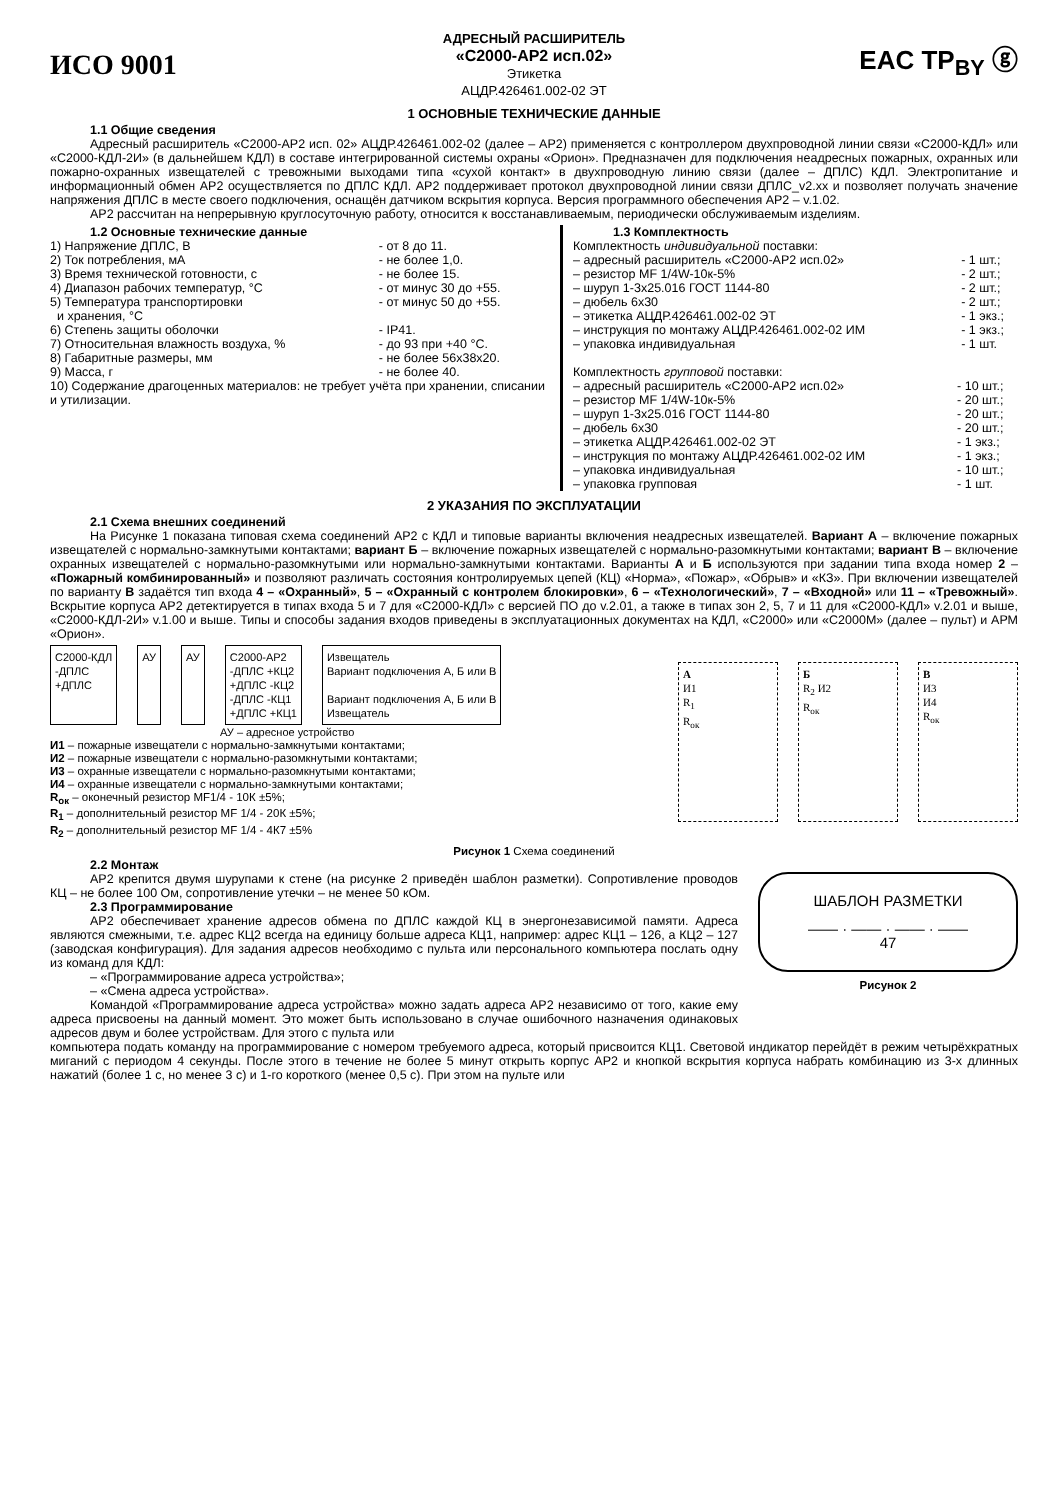ИСО 9001
АДРЕСНЫЙ РАСШИРИТЕЛЬ
«С2000-АР2 исп.02»
Этикетка
АЦДР.426461.002-02 ЭТ
EAC TP<sub>BY</sub> ⓖ
1 ОСНОВНЫЕ ТЕХНИЧЕСКИЕ ДАННЫЕ
1.1 Общие сведения
Адресный расширитель «С2000-АР2 исп. 02» АЦДР.426461.002-02 (далее – АР2) применяется с контроллером двухпроводной линии связи «С2000-КДЛ» или «С2000-КДЛ-2И» (в дальнейшем КДЛ) в составе интегрированной системы охраны «Орион». Предназначен для подключения неадресных пожарных, охранных или пожарно-охранных извещателей с тревожными выходами типа «сухой контакт» в двухпроводную линию связи (далее – ДПЛС) КДЛ. Электропитание и информационный обмен АР2 осуществляется по ДПЛС КДЛ. АР2 поддерживает протокол двухпроводной линии связи ДПЛС_v2.xx и позволяет получать значение напряжения ДПЛС в месте своего подключения, оснащён датчиком вскрытия корпуса. Версия программного обеспечения АР2 – v.1.02.
АР2 рассчитан на непрерывную круглосуточную работу, относится к восстанавливаемым, периодически обслуживаемым изделиям.
1.2 Основные технические данные
| 1) Напряжение ДПЛС, В | - от 8 до 11. |
| 2) Ток потребления, мА | - не более 1,0. |
| 3) Время технической готовности, с | - не более 15. |
| 4) Диапазон рабочих температур, °C | - от минус 30 до +55. |
| 5) Температура транспортировки и хранения, °C | - от минус 50 до +55. |
| 6) Степень защиты оболочки | - IP41. |
| 7) Относительная влажность воздуха, % | - до 93 при +40 °C. |
| 8) Габаритные размеры, мм | - не более 56x38x20. |
| 9) Масса, г | - не более 40. |
| 10) Содержание драгоценных материалов: не требует учёта при хранении, списании и утилизации. | |
1.3 Комплектность
Комплектность индивидуальной поставки:
| – адресный расширитель «С2000-АР2 исп.02» | - 1 шт.; |
| – резистор MF 1/4W-10к-5% | - 2 шт.; |
| – шуруп 1-3x25.016 ГОСТ 1144-80 | - 2 шт.; |
| – дюбель 6x30 | - 2 шт.; |
| – этикетка АЦДР.426461.002-02 ЭТ | - 1 экз.; |
| – инструкция по монтажу АЦДР.426461.002-02 ИМ | - 1 экз.; |
| – упаковка индивидуальная | - 1 шт. |
Комплектность групповой поставки:
| – адресный расширитель «С2000-АР2 исп.02» | - 10 шт.; |
| – резистор MF 1/4W-10к-5% | - 20 шт.; |
| – шуруп 1-3x25.016 ГОСТ 1144-80 | - 20 шт.; |
| – дюбель 6x30 | - 20 шт.; |
| – этикетка АЦДР.426461.002-02 ЭТ | - 1 экз.; |
| – инструкция по монтажу АЦДР.426461.002-02 ИМ | - 1 экз.; |
| – упаковка индивидуальная | - 10 шт.; |
| – упаковка групповая | - 1 шт. |
2 УКАЗАНИЯ ПО ЭКСПЛУАТАЦИИ
2.1 Схема внешних соединений
На Рисунке 1 показана типовая схема соединений АР2 с КДЛ и типовые варианты включения неадресных извещателей. Вариант А – включение пожарных извещателей с нормально-замкнутыми контактами; вариант Б – включение пожарных извещателей с нормально-разомкнутыми контактами; вариант В – включение охранных извещателей с нормально-разомкнутыми или нормально-замкнутыми контактами. Варианты А и Б используются при задании типа входа номер 2 – «Пожарный комбинированный» и позволяют различать состояния контролируемых цепей (КЦ) «Норма», «Пожар», «Обрыв» и «КЗ». При включении извещателей по варианту В задаётся тип входа 4 – «Охранный», 5 – «Охранный с контролем блокировки», 6 – «Технологический», 7 – «Входной» или 11 – «Тревожный». Вскрытие корпуса АР2 детектируется в типах входа 5 и 7 для «С2000-КДЛ» с версией ПО до v.2.01, а также в типах зон 2, 5, 7 и 11 для «С2000-КДЛ» v.2.01 и выше, «С2000-КДЛ-2И» v.1.00 и выше. Типы и способы задания входов приведены в эксплуатационных документах на КДЛ, «С2000» или «С2000М» (далее – пульт) и АРМ «Орион».
С2000-КДЛ
-ДПЛС
+ДПЛС
АУ АУ С2000-АР2
-ДПЛС +КЦ2
+ДПЛС -КЦ2
-ДПЛС -КЦ1
+ДПЛС +КЦ1
Извещатель
Вариант подключения А, Б или В
Вариант подключения А, Б или В
Извещатель
АУ – адресное устройство
И1 – пожарные извещатели с нормально-замкнутыми контактами;
И2 – пожарные извещатели с нормально-разомкнутыми контактами;
И3 – охранные извещатели с нормально-разомкнутыми контактами;
И4 – охранные извещатели с нормально-замкнутыми контактами;
R<sub>ок</sub> – оконечный резистор MF1/4 - 10К ±5%;
R<sub>1</sub> – дополнительный резистор MF 1/4 - 20К ±5%;
R<sub>2</sub> – дополнительный резистор MF 1/4 - 4К7 ±5%
А
И1
R<sub>1</sub>
R<sub>ок</sub>
Б
R<sub>2</sub> И2
R<sub>ок</sub>
В
И3
И4
R<sub>ок</sub>
Рисунок 1 Схема соединений
2.2 Монтаж
АР2 крепится двумя шурупами к стене (на рисунке 2 приведён шаблон разметки). Сопротивление проводов КЦ – не более 100 Ом, сопротивление утечки – не менее 50 кОм.
2.3 Программирование
АР2 обеспечивает хранение адресов обмена по ДПЛС каждой КЦ в энергонезависимой памяти. Адреса являются смежными, т.е. адрес КЦ2 всегда на единицу больше адреса КЦ1, например: адрес КЦ1 – 126, а КЦ2 – 127 (заводская конфигурация). Для задания адресов необходимо с пульта или персонального компьютера послать одну из команд для КДЛ:
– «Программирование адреса устройства»;
– «Смена адреса устройства».
Командой «Программирование адреса устройства» можно задать адреса АР2 независимо от того, какие ему адреса присвоены на данный момент. Это может быть использовано в случае ошибочного назначения одинаковых адресов двум и более устройствам. Для этого с пульта или
ШАБЛОН РАЗМЕТКИ
—— · —— · —— · ——
47
Рисунок 2
компьютера подать команду на программирование с номером требуемого адреса, который присвоится КЦ1. Световой индикатор перейдёт в режим четырёхкратных миганий с периодом 4 секунды. После этого в течение не более 5 минут открыть корпус АР2 и кнопкой вскрытия корпуса набрать комбинацию из 3-х длинных нажатий (более 1 с, но менее 3 с) и 1-го короткого (менее 0,5 с). При этом на пульте или